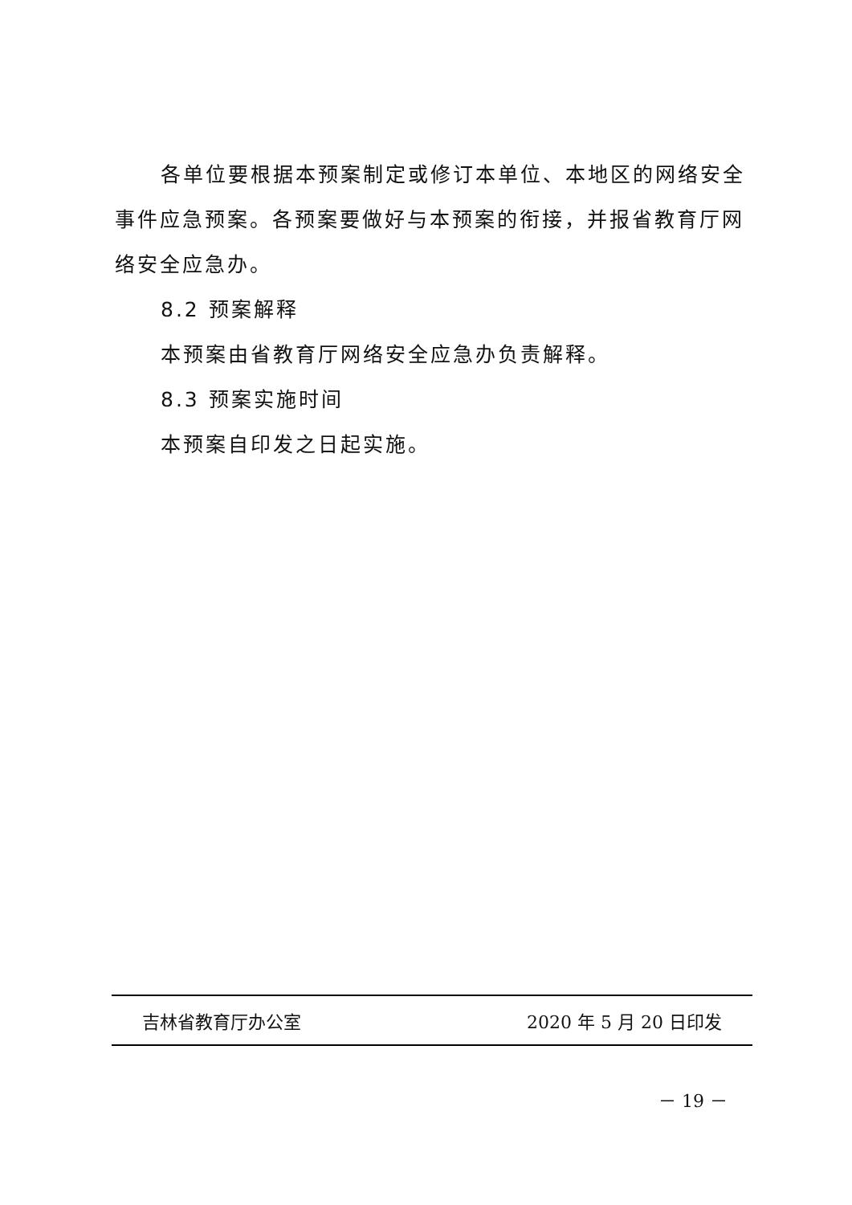各单位要根据本预案制定或修订本单位、本地区的网络安全事件应急预案。各预案要做好与本预案的衔接，并报省教育厅网络安全应急办。
8.2 预案解释
本预案由省教育厅网络安全应急办负责解释。
8.3 预案实施时间
本预案自印发之日起实施。
吉林省教育厅办公室 2020 年 5 月 20 日印发
－ 19 －